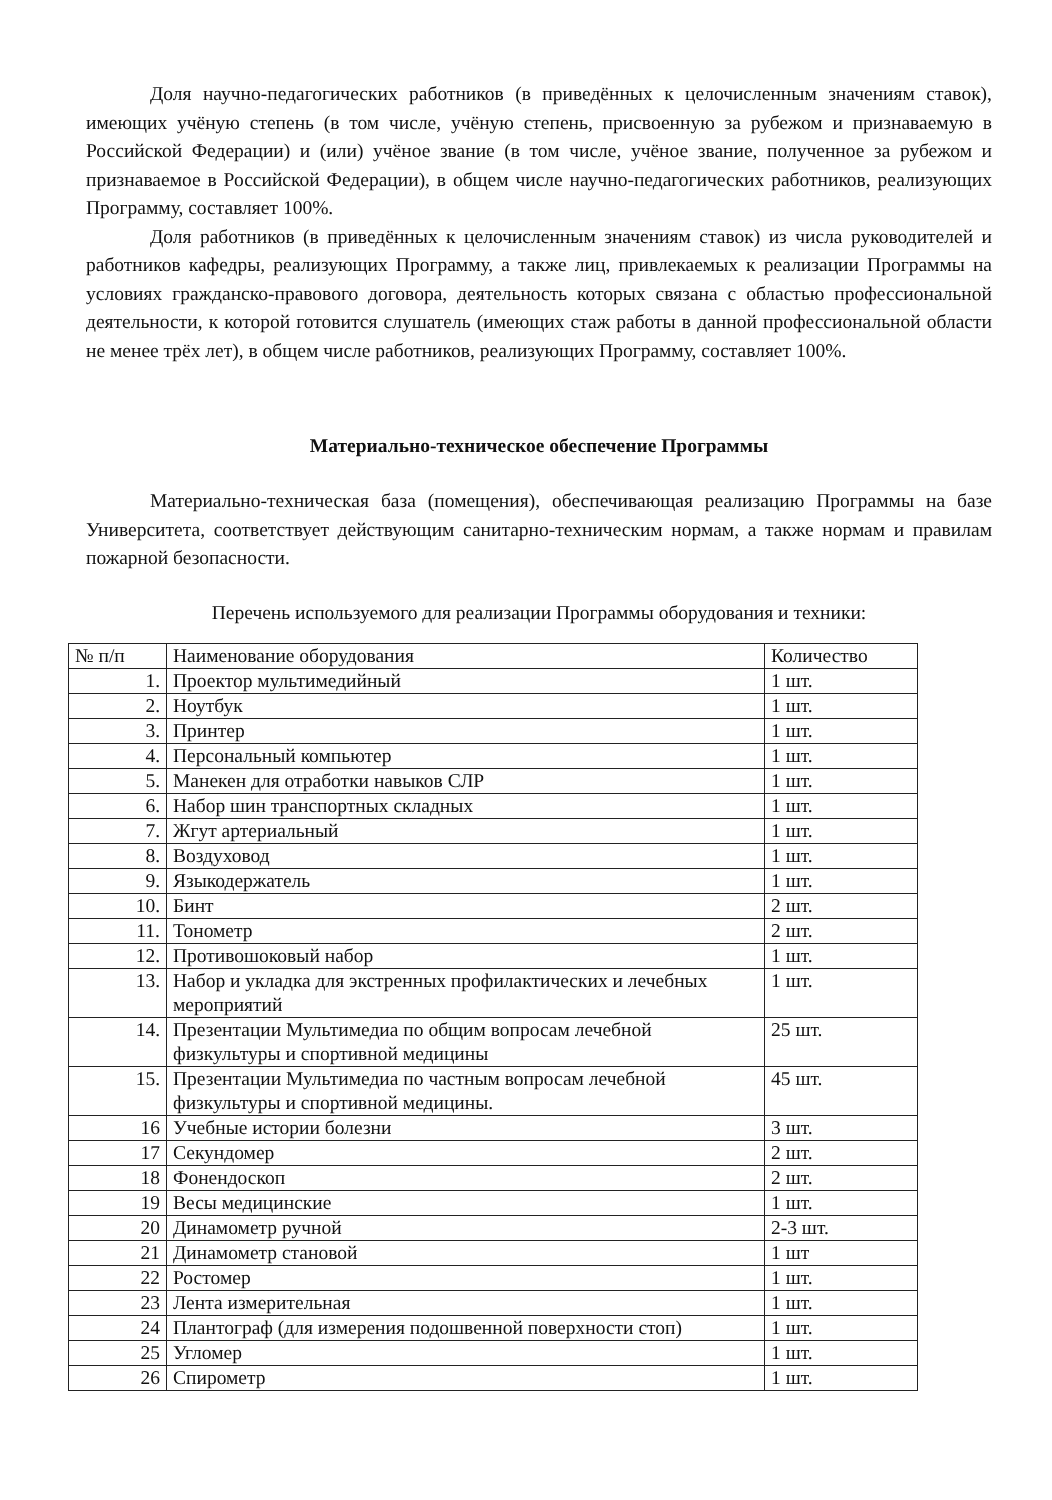Доля научно-педагогических работников (в приведённых к целочисленным значениям ставок), имеющих учёную степень (в том числе, учёную степень, присвоенную за рубежом и признаваемую в Российской Федерации) и (или) учёное звание (в том числе, учёное звание, полученное за рубежом и признаваемое в Российской Федерации), в общем числе научно-педагогических работников, реализующих Программу, составляет 100%.
Доля работников (в приведённых к целочисленным значениям ставок) из числа руководителей и работников кафедры, реализующих Программу, а также лиц, привлекаемых к реализации Программы на условиях гражданско-правового договора, деятельность которых связана с областью профессиональной деятельности, к которой готовится слушатель (имеющих стаж работы в данной профессиональной области не менее трёх лет), в общем числе работников, реализующих Программу, составляет 100%.
Материально-техническое обеспечение Программы
Материально-техническая база (помещения), обеспечивающая реализацию Программы на базе Университета, соответствует действующим санитарно-техническим нормам, а также нормам и правилам пожарной безопасности.
Перечень используемого для реализации Программы оборудования и техники:
| № п/п | Наименование оборудования | Количество |
| --- | --- | --- |
| 1. | Проектор мультимедийный | 1 шт. |
| 2. | Ноутбук | 1 шт. |
| 3. | Принтер | 1 шт. |
| 4. | Персональный компьютер | 1 шт. |
| 5. | Манекен для отработки навыков СЛР | 1 шт. |
| 6. | Набор шин транспортных складных | 1 шт. |
| 7. | Жгут артериальный | 1 шт. |
| 8. | Воздуховод | 1 шт. |
| 9. | Языкодержатель | 1 шт. |
| 10. | Бинт | 2 шт. |
| 11. | Тонометр | 2 шт. |
| 12. | Противошоковый набор | 1 шт. |
| 13. | Набор и укладка для экстренных профилактических и лечебных мероприятий | 1 шт. |
| 14. | Презентации Мультимедиа по общим вопросам лечебной физкультуры и спортивной медицины | 25 шт. |
| 15. | Презентации Мультимедиа по частным вопросам лечебной физкультуры и спортивной медицины. | 45 шт. |
| 16 | Учебные истории болезни | 3 шт. |
| 17 | Секундомер | 2 шт. |
| 18 | Фонендоскоп | 2 шт. |
| 19 | Весы медицинские | 1 шт. |
| 20 | Динамометр ручной | 2-3 шт. |
| 21 | Динамометр становой | 1 шт |
| 22 | Ростомер | 1 шт. |
| 23 | Лента измерительная | 1 шт. |
| 24 | Плантограф (для измерения подошвенной поверхности стоп) | 1 шт. |
| 25 | Угломер | 1 шт. |
| 26 | Спирометр | 1 шт. |